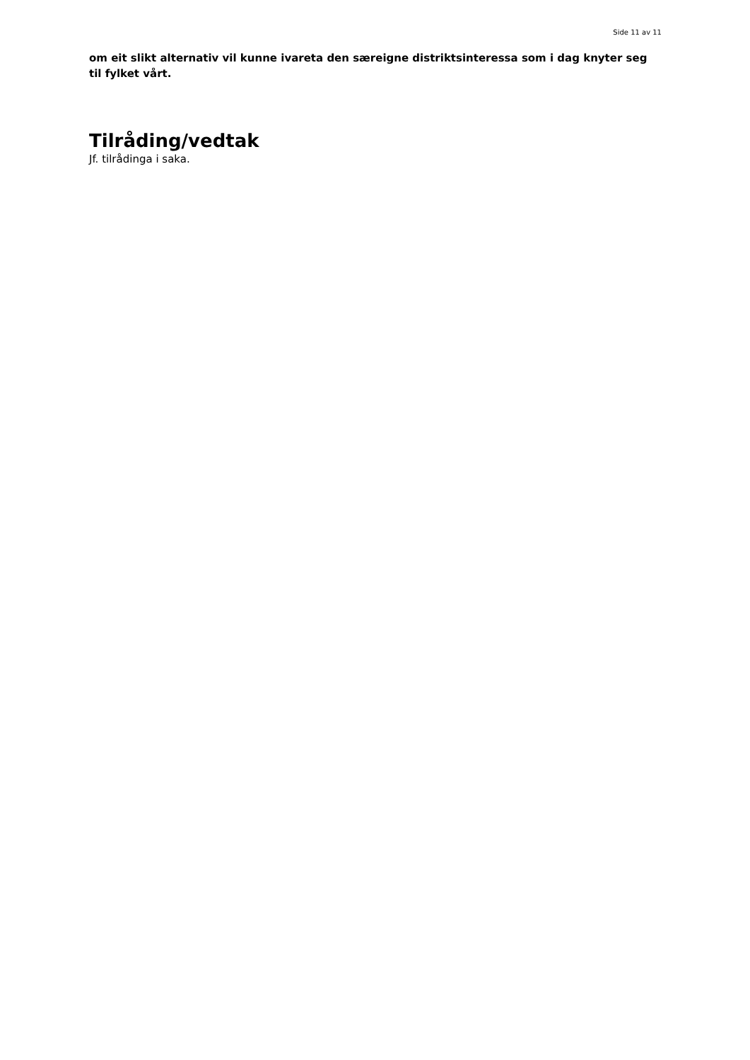Side 11 av 11
om eit slikt alternativ vil kunne ivareta den særeigne distriktsinteressa som i dag knyter seg til fylket vårt.
Tilråding/vedtak
Jf. tilrådinga i saka.